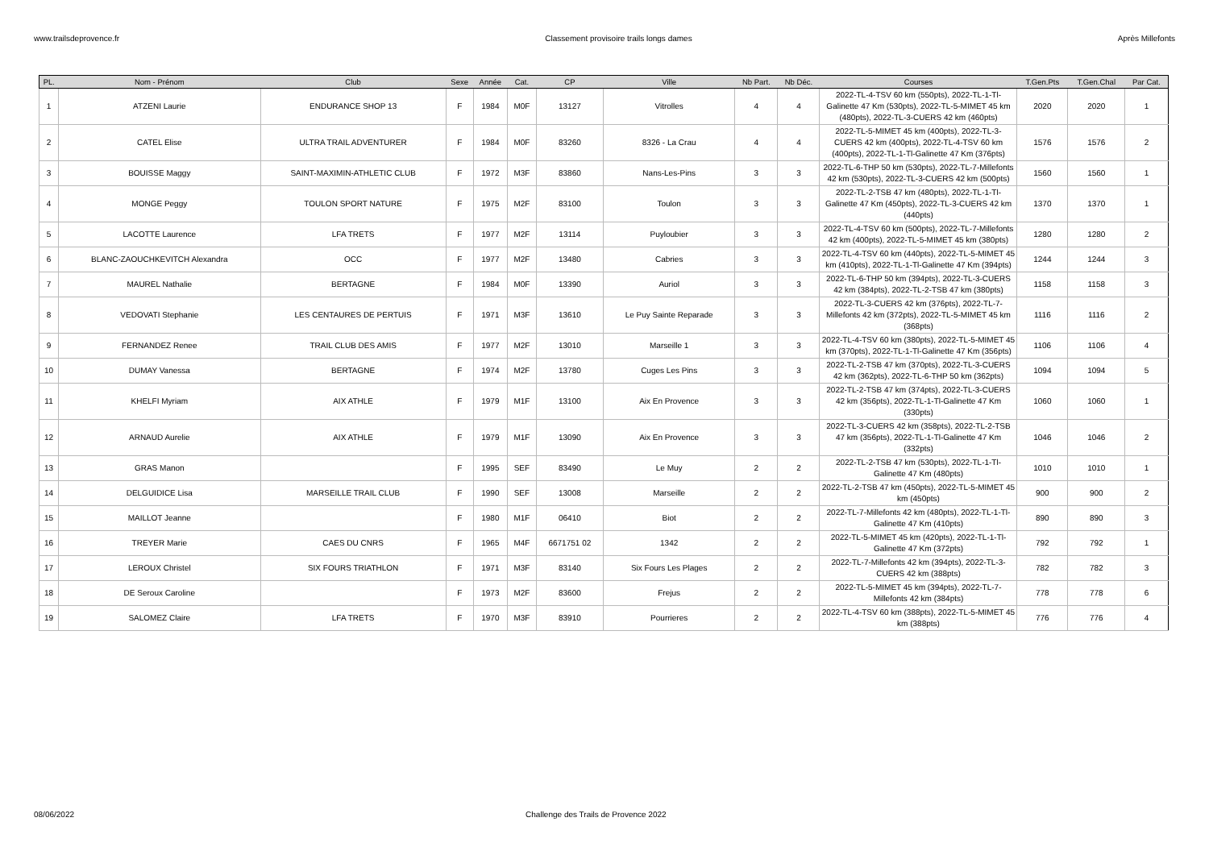www.trailsdeprovence.fr Classement provisoire trails longs dames Après Millefonts
| PL. | Nom - Prénom | Club | Sexe | Année | Cat. | CP | Ville | Nb Part. | Nb Déc. | Courses | T.Gen.Pts | T.Gen.Chal | Par Cat. |
| --- | --- | --- | --- | --- | --- | --- | --- | --- | --- | --- | --- | --- | --- |
| 1 | ATZENI Laurie | ENDURANCE SHOP 13 | F | 1984 | M0F | 13127 | Vitrolles | 4 | 4 | 2022-TL-4-TSV 60 km (550pts), 2022-TL-1-Tl-Galinette 47 Km (530pts), 2022-TL-5-MIMET 45 km (480pts), 2022-TL-3-CUERS 42 km (460pts) | 2020 | 2020 | 1 |
| 2 | CATEL Elise | ULTRA TRAIL ADVENTURER | F | 1984 | M0F | 83260 | 8326 - La Crau | 4 | 4 | 2022-TL-5-MIMET 45 km (400pts), 2022-TL-3-CUERS 42 km (400pts), 2022-TL-4-TSV 60 km (400pts), 2022-TL-1-Tl-Galinette 47 Km (376pts) | 1576 | 1576 | 2 |
| 3 | BOUISSE Maggy | SAINT-MAXIMIN-ATHLETIC CLUB | F | 1972 | M3F | 83860 | Nans-Les-Pins | 3 | 3 | 2022-TL-6-THP 50 km (530pts), 2022-TL-7-Millefonts 42 km (530pts), 2022-TL-3-CUERS 42 km (500pts) | 1560 | 1560 | 1 |
| 4 | MONGE Peggy | TOULON SPORT NATURE | F | 1975 | M2F | 83100 | Toulon | 3 | 3 | 2022-TL-2-TSB 47 km (480pts), 2022-TL-1-Tl-Galinette 47 Km (450pts), 2022-TL-3-CUERS 42 km (440pts) | 1370 | 1370 | 1 |
| 5 | LACOTTE Laurence | LFA TRETS | F | 1977 | M2F | 13114 | Puyloubier | 3 | 3 | 2022-TL-4-TSV 60 km (500pts), 2022-TL-7-Millefonts 42 km (400pts), 2022-TL-5-MIMET 45 km (380pts) | 1280 | 1280 | 2 |
| 6 | BLANC-ZAOUCHKEVITCH Alexandra | OCC | F | 1977 | M2F | 13480 | Cabries | 3 | 3 | 2022-TL-4-TSV 60 km (440pts), 2022-TL-5-MIMET 45 km (410pts), 2022-TL-1-Tl-Galinette 47 Km (394pts) | 1244 | 1244 | 3 |
| 7 | MAUREL Nathalie | BERTAGNE | F | 1984 | M0F | 13390 | Auriol | 3 | 3 | 2022-TL-6-THP 50 km (394pts), 2022-TL-3-CUERS 42 km (384pts), 2022-TL-2-TSB 47 km (380pts) | 1158 | 1158 | 3 |
| 8 | VEDOVATI Stephanie | LES CENTAURES DE PERTUIS | F | 1971 | M3F | 13610 | Le Puy Sainte Reparade | 3 | 3 | 2022-TL-3-CUERS 42 km (376pts), 2022-TL-7-Millefonts 42 km (372pts), 2022-TL-5-MIMET 45 km (368pts) | 1116 | 1116 | 2 |
| 9 | FERNANDEZ Renee | TRAIL CLUB DES AMIS | F | 1977 | M2F | 13010 | Marseille 1 | 3 | 3 | 2022-TL-4-TSV 60 km (380pts), 2022-TL-5-MIMET 45 km (370pts), 2022-TL-1-Tl-Galinette 47 Km (356pts) | 1106 | 1106 | 4 |
| 10 | DUMAY Vanessa | BERTAGNE | F | 1974 | M2F | 13780 | Cuges Les Pins | 3 | 3 | 2022-TL-2-TSB 47 km (370pts), 2022-TL-3-CUERS 42 km (362pts), 2022-TL-6-THP 50 km (362pts) | 1094 | 1094 | 5 |
| 11 | KHELFI Myriam | AIX ATHLE | F | 1979 | M1F | 13100 | Aix En Provence | 3 | 3 | 2022-TL-2-TSB 47 km (374pts), 2022-TL-3-CUERS 42 km (356pts), 2022-TL-1-Tl-Galinette 47 Km (330pts) | 1060 | 1060 | 1 |
| 12 | ARNAUD Aurelie | AIX ATHLE | F | 1979 | M1F | 13090 | Aix En Provence | 3 | 3 | 2022-TL-3-CUERS 42 km (358pts), 2022-TL-2-TSB 47 km (356pts), 2022-TL-1-Tl-Galinette 47 Km (332pts) | 1046 | 1046 | 2 |
| 13 | GRAS Manon | | F | 1995 | SEF | 83490 | Le Muy | 2 | 2 | 2022-TL-2-TSB 47 km (530pts), 2022-TL-1-Tl-Galinette 47 Km (480pts) | 1010 | 1010 | 1 |
| 14 | DELGUIDICE Lisa | MARSEILLE TRAIL CLUB | F | 1990 | SEF | 13008 | Marseille | 2 | 2 | 2022-TL-2-TSB 47 km (450pts), 2022-TL-5-MIMET 45 km (450pts) | 900 | 900 | 2 |
| 15 | MAILLOT Jeanne | | F | 1980 | M1F | 06410 | Biot | 2 | 2 | 2022-TL-7-Millefonts 42 km (480pts), 2022-TL-1-Tl-Galinette 47 Km (410pts) | 890 | 890 | 3 |
| 16 | TREYER Marie | CAES DU CNRS | F | 1965 | M4F | 6671751 02 | 1342 | 2 | 2 | 2022-TL-5-MIMET 45 km (420pts), 2022-TL-1-Tl-Galinette 47 Km (372pts) | 792 | 792 | 1 |
| 17 | LEROUX Christel | SIX FOURS TRIATHLON | F | 1971 | M3F | 83140 | Six Fours Les Plages | 2 | 2 | 2022-TL-7-Millefonts 42 km (394pts), 2022-TL-3-CUERS 42 km (388pts) | 782 | 782 | 3 |
| 18 | DE Seroux Caroline | | F | 1973 | M2F | 83600 | Frejus | 2 | 2 | 2022-TL-5-MIMET 45 km (394pts), 2022-TL-7-Millefonts 42 km (384pts) | 778 | 778 | 6 |
| 19 | SALOMEZ Claire | LFA TRETS | F | 1970 | M3F | 83910 | Pourrieres | 2 | 2 | 2022-TL-4-TSV 60 km (388pts), 2022-TL-5-MIMET 45 km (388pts) | 776 | 776 | 4 |
08/06/2022 Challenge des Trails de Provence 2022